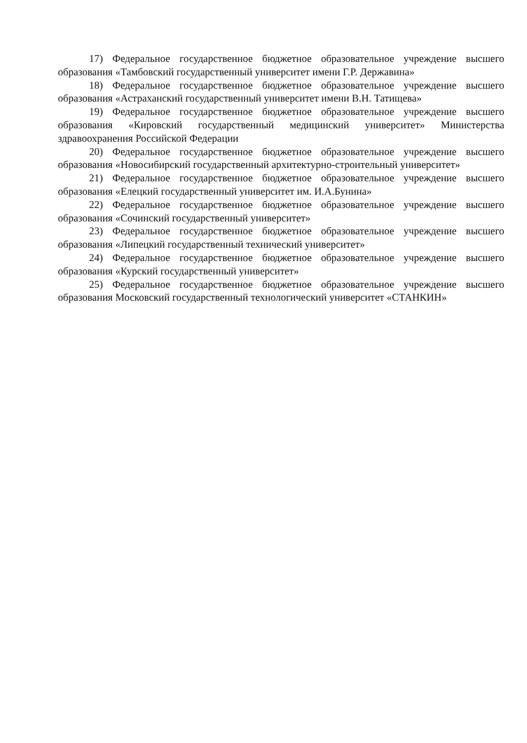17) Федеральное государственное бюджетное образовательное учреждение высшего образования «Тамбовский государственный университет имени Г.Р. Державина»
18) Федеральное государственное бюджетное образовательное учреждение высшего образования «Астраханский государственный университет имени В.Н. Татищева»
19) Федеральное государственное бюджетное образовательное учреждение высшего образования «Кировский государственный медицинский университет» Министерства здравоохранения Российской Федерации
20) Федеральное государственное бюджетное образовательное учреждение высшего образования «Новосибирский государственный архитектурно-строительный университет»
21) Федеральное государственное бюджетное образовательное учреждение высшего образования «Елецкий государственный университет им. И.А.Бунина»
22) Федеральное государственное бюджетное образовательное учреждение высшего образования «Сочинский государственный университет»
23) Федеральное государственное бюджетное образовательное учреждение высшего образования «Липецкий государственный технический университет»
24) Федеральное государственное бюджетное образовательное учреждение высшего образования «Курский государственный университет»
25) Федеральное государственное бюджетное образовательное учреждение высшего образования Московский государственный технологический университет «СТАНКИН»